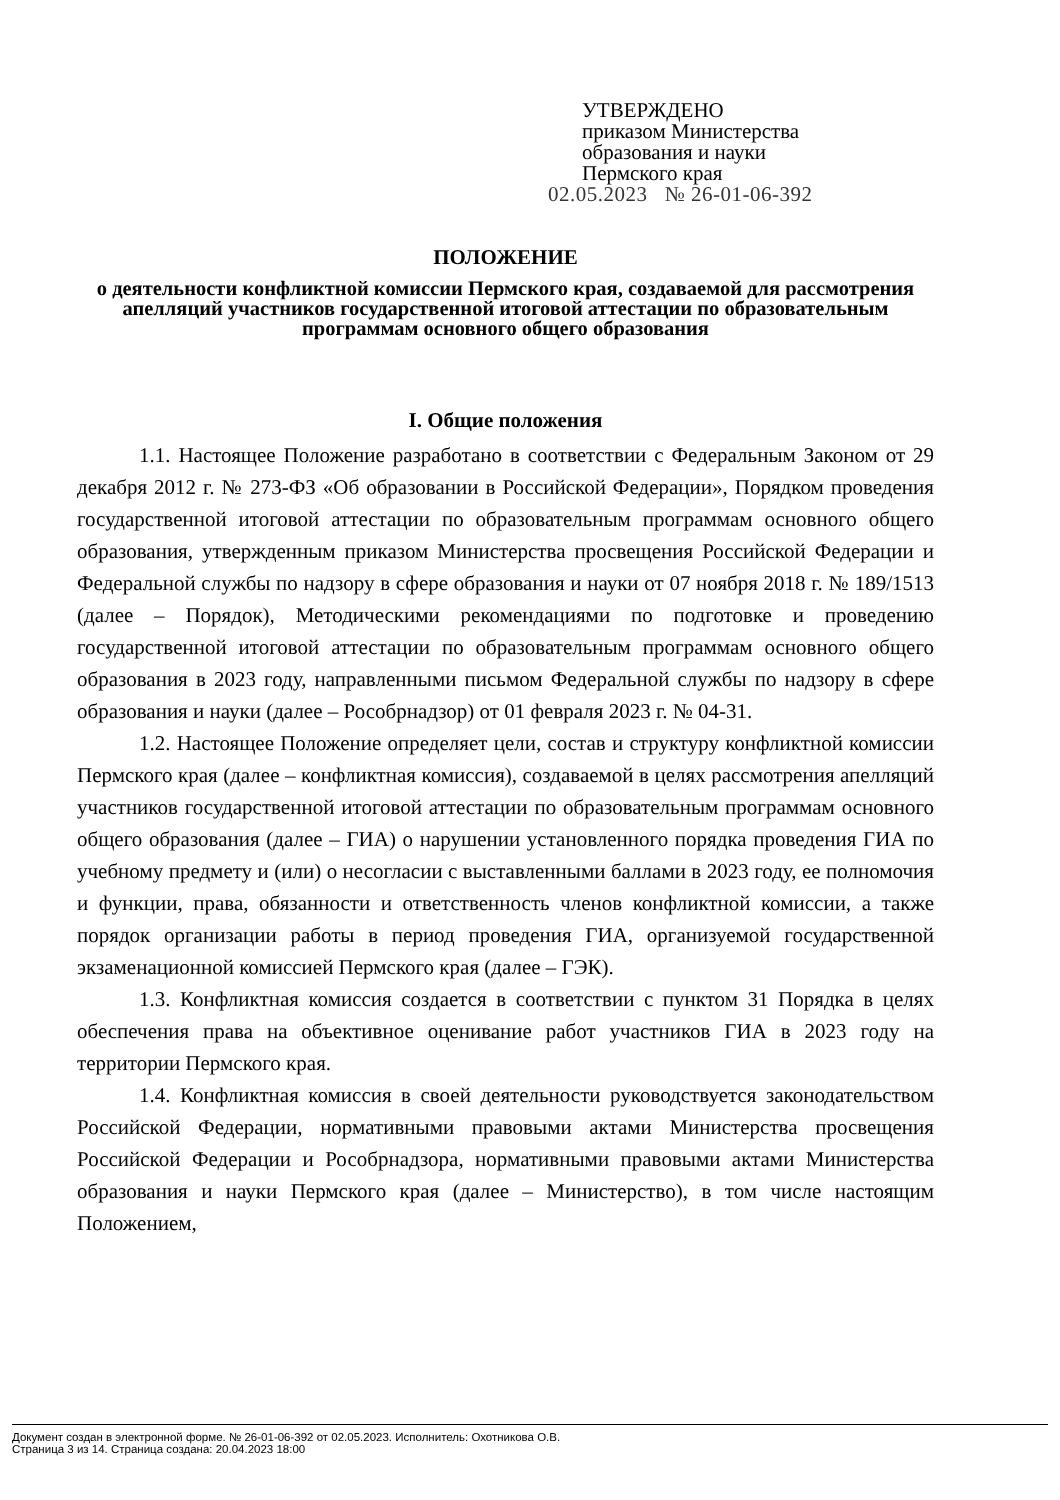УТВЕРЖДЕНО
приказом Министерства
образования и науки
Пермского края
02.05.2023 № 26-01-06-392
ПОЛОЖЕНИЕ
о деятельности конфликтной комиссии Пермского края, создаваемой для рассмотрения апелляций участников государственной итоговой аттестации по образовательным программам основного общего образования
I. Общие положения
1.1. Настоящее Положение разработано в соответствии с Федеральным Законом от 29 декабря 2012 г. № 273-ФЗ «Об образовании в Российской Федерации», Порядком проведения государственной итоговой аттестации по образовательным программам основного общего образования, утвержденным приказом Министерства просвещения Российской Федерации и Федеральной службы по надзору в сфере образования и науки от 07 ноября 2018 г. № 189/1513 (далее – Порядок), Методическими рекомендациями по подготовке и проведению государственной итоговой аттестации по образовательным программам основного общего образования в 2023 году, направленными письмом Федеральной службы по надзору в сфере образования и науки (далее – Рособрнадзор) от 01 февраля 2023 г. № 04-31.
1.2. Настоящее Положение определяет цели, состав и структуру конфликтной комиссии Пермского края (далее – конфликтная комиссия), создаваемой в целях рассмотрения апелляций участников государственной итоговой аттестации по образовательным программам основного общего образования (далее – ГИА) о нарушении установленного порядка проведения ГИА по учебному предмету и (или) о несогласии с выставленными баллами в 2023 году, ее полномочия и функции, права, обязанности и ответственность членов конфликтной комиссии, а также порядок организации работы в период проведения ГИА, организуемой государственной экзаменационной комиссией Пермского края (далее – ГЭК).
1.3. Конфликтная комиссия создается в соответствии с пунктом 31 Порядка в целях обеспечения права на объективное оценивание работ участников ГИА в 2023 году на территории Пермского края.
1.4. Конфликтная комиссия в своей деятельности руководствуется законодательством Российской Федерации, нормативными правовыми актами Министерства просвещения Российской Федерации и Рособрнадзора, нормативными правовыми актами Министерства образования и науки Пермского края (далее – Министерство), в том числе настоящим Положением,
Документ создан в электронной форме. № 26-01-06-392 от 02.05.2023. Исполнитель: Охотникова О.В.
Страница 3 из 14. Страница создана: 20.04.2023 18:00